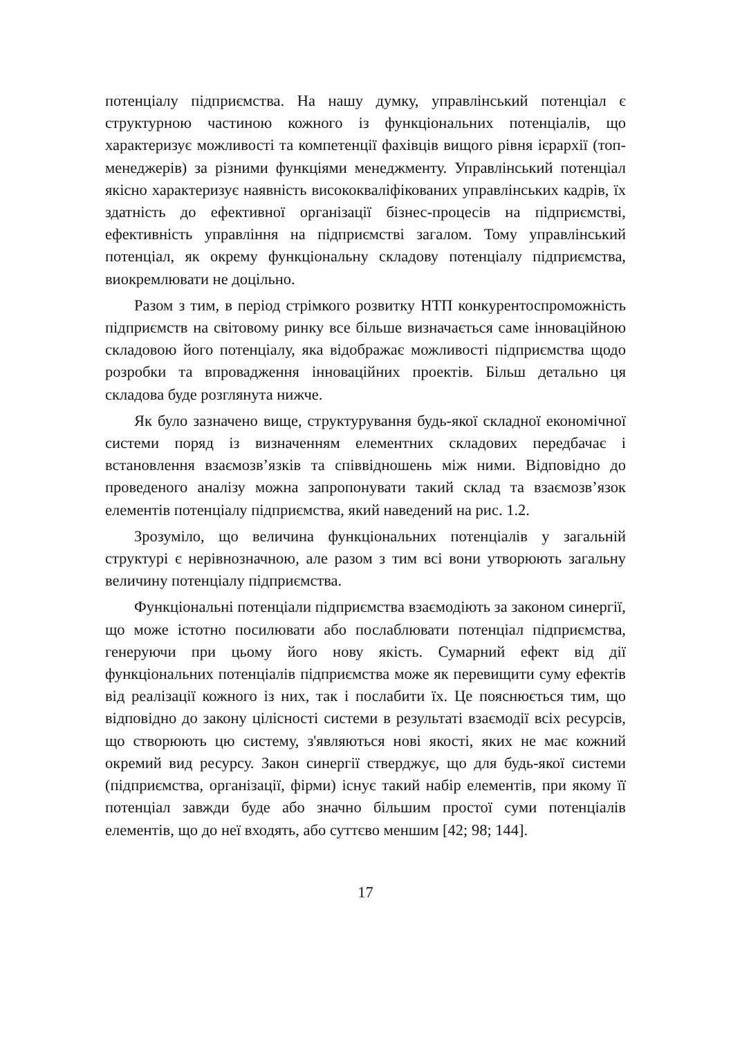потенціалу підприємства. На нашу думку, управлінський потенціал є структурною частиною кожного із функціональних потенціалів, що характеризує можливості та компетенції фахівців вищого рівня ієрар­хії (топ-менеджерів) за різними функціями менеджменту. Управлінсь­кий потенціал якісно характеризує наявність висококваліфікованих управлінських кадрів, їх здатність до ефективної організації бізнес-процесів на підприємстві, ефективність управління на підприємстві загалом. Тому управлінський потенціал, як окрему функціональну складову потенціалу підприємства, виокремлювати не доцільно.
Разом з тим, в період стрімкого розвитку НТП конкурентоспро­можність підприємств на світовому ринку все більше визначається саме інноваційною складовою його потенціалу, яка відображає мож­ливості підприємства щодо розробки та впровадження інноваційних проектів. Більш детально ця складова буде розглянута нижче.
Як було зазначено вище, структурування будь-якої складної еко­номічної системи поряд із визначенням елементних складових перед­бачає і встановлення взаємозв’язків та співвідношень між ними. Від­повідно до проведеного аналізу можна запропонувати такий склад та взаємозв’язок елементів потенціалу підприємства, який наведений на рис. 1.2.
Зрозуміло, що величина функціональних потенціалів у загальній структурі є нерівнозначною, але разом з тим всі вони утворюють зага­льну величину потенціалу підприємства.
Функціональні потенціали підприємства взаємодіють за законом синергії, що може істотно посилювати або послаблювати потенціал підприємства, генеруючи при цьому його нову якість. Сумарний ефект від дії функціональних потенціалів підприємства може як пере­вищити суму ефектів від реалізації кожного із них, так і послабити їх. Це пояснюється тим, що відповідно до закону цілісності системи в ре­зультаті взаємодії всіх ресурсів, що створюють цю систему, з'явля­ються нові якості, яких не має кожний окремий вид ресурсу. Закон синергії стверджує, що для будь-якої системи (підприємства, органі­зації, фірми) існує такий набір елементів, при якому її потенціал зав­жди буде або значно більшим простої суми потенціалів елементів, що до неї входять, або суттєво меншим [42; 98; 144].
17